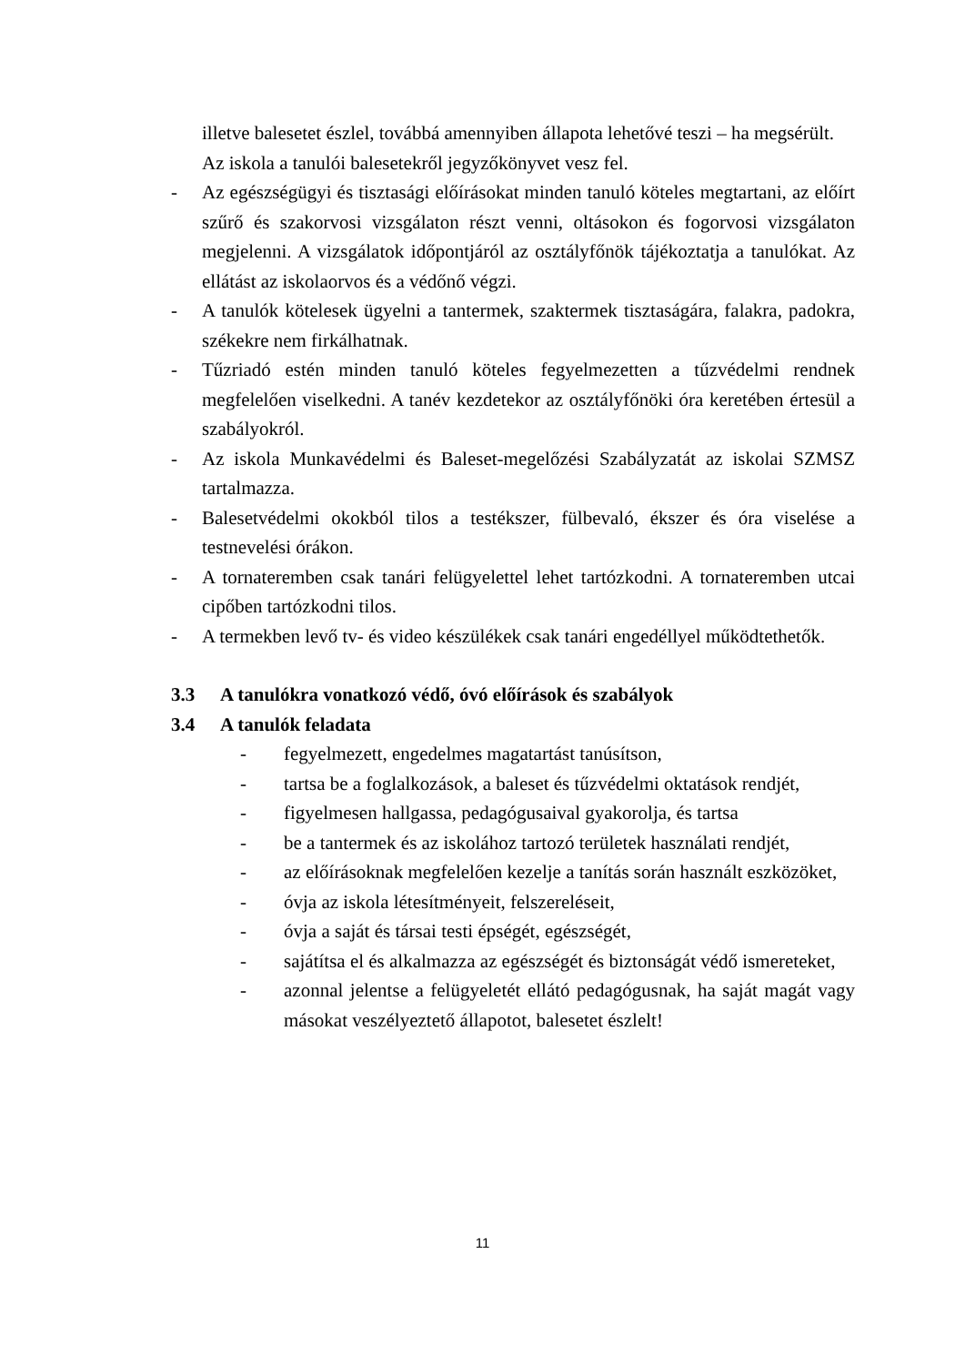illetve balesetet észlel, továbbá amennyiben állapota lehetővé teszi – ha megsérült. Az iskola a tanulói balesetekről jegyzőkönyvet vesz fel.
- Az egészségügyi és tisztasági előírásokat minden tanuló köteles megtartani, az előírt szűrő és szakorvosi vizsgálaton részt venni, oltásokon és fogorvosi vizsgálaton megjelenni. A vizsgálatok időpontjáról az osztályfőnök tájékoztatja a tanulókat. Az ellátást az iskolaorvos és a védőnő végzi.
- A tanulók kötelesek ügyelni a tantermek, szaktermek tisztaságára, falakra, padokra, székekre nem firkálhatnak.
- Tűzriadó estén minden tanuló köteles fegyelmezetten a tűzvédelmi rendnek megfelelően viselkedni. A tanév kezdetekor az osztályfőnöki óra keretében értesül a szabályokról.
- Az iskola Munkavédelmi és Baleset-megelőzési Szabályzatát az iskolai SZMSZ tartalmazza.
- Balesetvédelmi okokból tilos a testékszer, fülbevaló, ékszer és óra viselése a testnevelési órákon.
- A tornateremben csak tanári felügyelettel lehet tartózkodni. A tornateremben utcai cipőben tartózkodni tilos.
- A termekben levő tv- és video készülékek csak tanári engedéllyel működtethetők.
3.3 A tanulókra vonatkozó védő, óvó előírások és szabályok
3.4 A tanulók feladata
- fegyelmezett, engedelmes magatartást tanúsítson,
- tartsa be a foglalkozások, a baleset és tűzvédelmi oktatások rendjét,
- figyelmesen hallgassa, pedagógusaival gyakorolja, és tartsa
- be a tantermek és az iskolához tartozó területek használati rendjét,
- az előírásoknak megfelelően kezelje a tanítás során használt eszközöket,
- óvja az iskola létesítményeit, felszereléseit,
- óvja a saját és társai testi épségét, egészségét,
- sajátítsa el és alkalmazza az egészségét és biztonságát védő ismereteket,
- azonnal jelentse a felügyeletét ellátó pedagógusnak, ha saját magát vagy másokat veszélyeztető állapotot, balesetet észlelt!
11